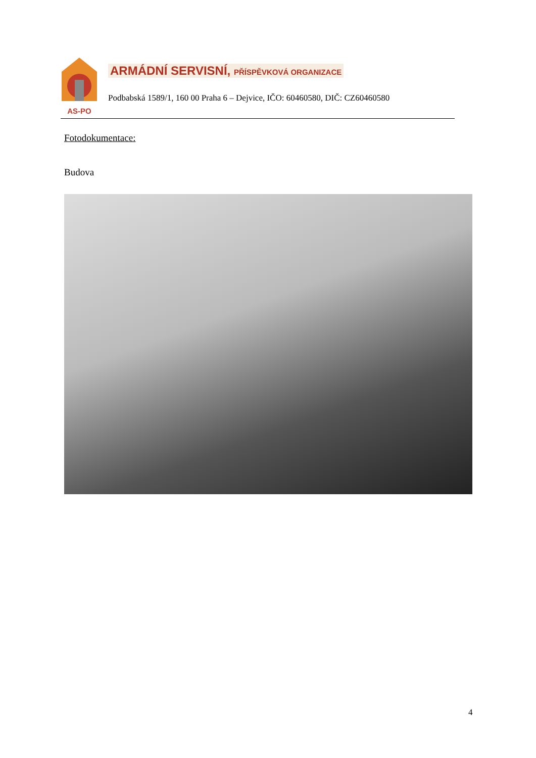AS-PO
ARMÁDNÍ SERVISNÍ, PŘÍSPĚVKOVÁ ORGANIZACE
Podbabská 1589/1, 160 00 Praha 6 – Dejvice, IČO: 60460580, DIČ: CZ60460580
Fotodokumentace:
Budova
4